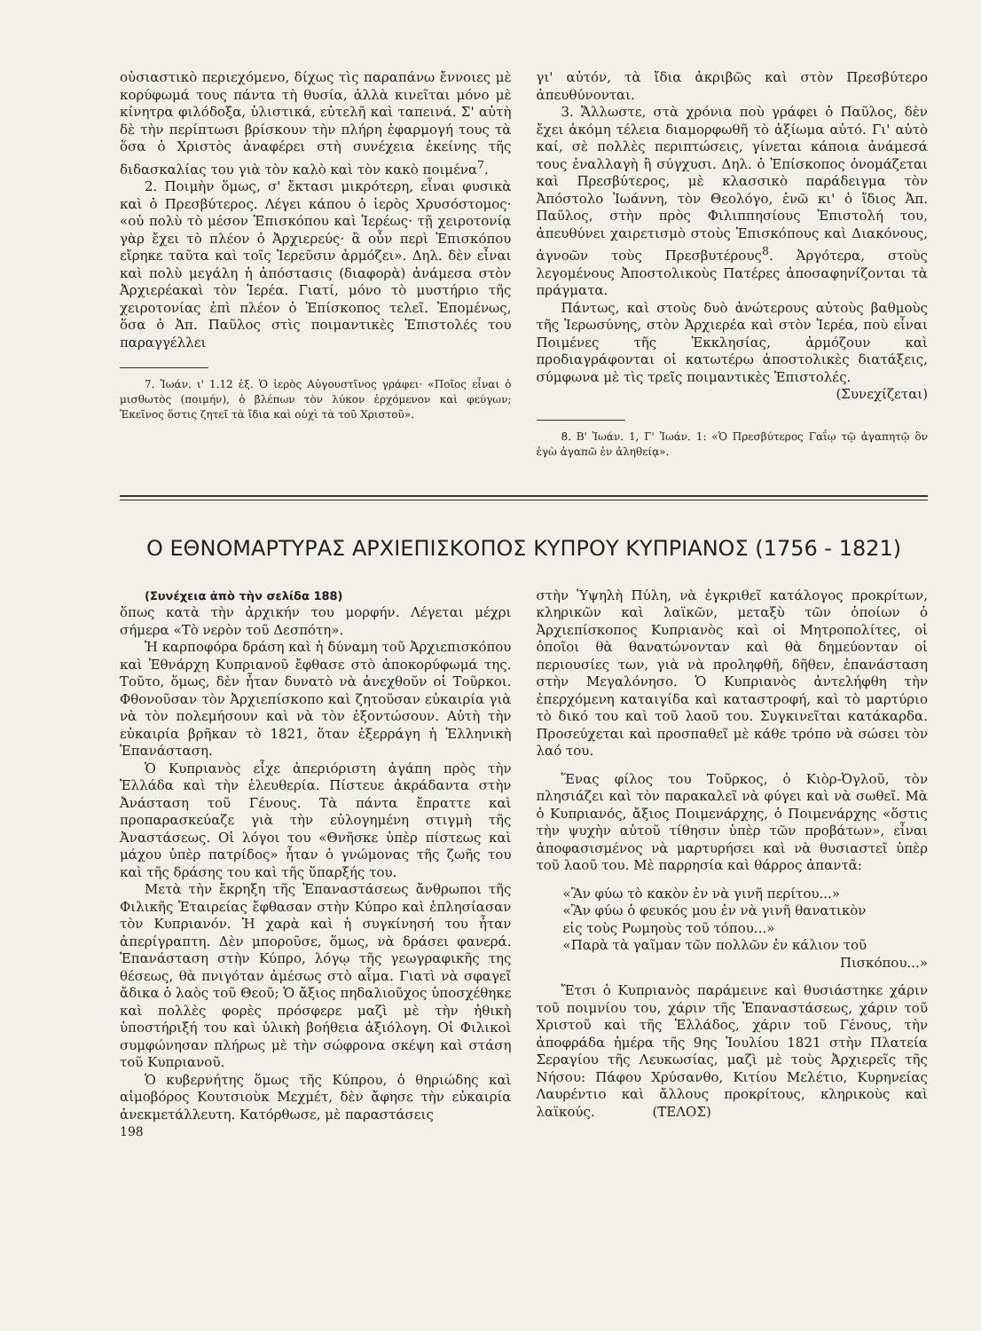οὐσιαστικὸ περιεχόμενο, δίχως τὶς παραπάνω ἔννοιες μὲ κορύφωμά τους πάντα τὴ θυσία, ἀλλὰ κινεῖται μόνο μὲ κίνητρα φιλόδοξα, ὑλιστικά, εὐτελῆ καὶ ταπεινά. Σ' αὐτὴ δὲ τὴν περίπτωσι βρίσκουν τὴν πλήρη ἐφαρμογή τους τὰ ὅσα ὁ Χριστὸς ἀναφέρει στὴ συνέχεια ἐκείνης τῆς διδασκαλίας του γιὰ τὸν καλὸ καὶ τὸν κακὸ ποιμένα<sup>7</sup>.
2. Ποιμὴν ὅμως, σ' ἔκτασι μικρότερη, εἶναι φυσικὰ καὶ ὁ Πρεσβύτερος. Λέγει κάπου ὁ ἱερὸς Χρυσόστομος· «οὐ πολὺ τὸ μέσον Ἐπισκόπου καὶ Ἱερέως· τῇ χειροτονίᾳ γὰρ ἔχει τὸ πλέον ὁ Ἀρχιερεύς· ἃ οὖν περὶ Ἐπισκόπου εἴρηκε ταῦτα καὶ τοῖς Ἱερεῦσιν ἁρμόζει». Δηλ. δὲν εἶναι καὶ πολὺ μεγάλη ἡ ἀπόστασις (διαφορὰ) ἀνάμεσα στὸν Ἀρχιερέακαὶ τὸν Ἱερέα. Γιατί, μόνο τὸ μυστήριο τῆς χειροτονίας ἐπὶ πλέον ὁ Ἐπίσκοπος τελεῖ. Ἑπομένως, ὅσα ὁ Ἀπ. Παῦλος στὶς ποιμαντικὲς Ἐπιστολές του παραγγέλλει
7. Ἰωάν. ι' 1.12 ἑξ. Ὁ ἱερὸς Αὐγουστῖνος γράφει· «Ποῖος εἶναι ὁ μισθωτὸς (ποιμήν), ὁ βλέπων τὸν λύκον ἐρχόμενον καὶ φεύγων; Ἐκεῖνος ὅστις ζητεῖ τὰ ἴδια καὶ οὐχὶ τὰ τοῦ Χριστοῦ».
γι' αὐτόν, τὰ ἴδια ἀκριβῶς καὶ στὸν Πρεσβύτερο ἀπευθύνονται.
3. Ἄλλωστε, στὰ χρόνια ποὺ γράφει ὁ Παῦλος, δὲν ἔχει ἀκόμη τέλεια διαμορφωθῆ τὸ ἀξίωμα αὐτό. Γι' αὐτὸ καί, σὲ πολλὲς περιπτώσεις, γίνεται κάποια ἀνάμεσά τους ἐναλλαγὴ ἢ σύγχυσι. Δηλ. ὁ Ἐπίσκοπος ὀνομάζεται καὶ Πρεσβύτερος, μὲ κλασσικὸ παράδειγμα τὸν Ἀπόστολο Ἰωάννη, τὸν Θεολόγο, ἐνῶ κι' ὁ ἴδιος Ἀπ. Παῦλος, στὴν πρὸς Φιλιππησίους Ἐπιστολή του, ἀπευθύνει χαιρετισμὸ στοὺς Ἐπισκόπους καὶ Διακόνους, ἀγνοῶν τοὺς Πρεσβυτέρους<sup>8</sup>. Ἀργότερα, στοὺς λεγομένους Ἀποστολικοὺς Πατέρες ἀποσαφηνίζονται τὰ πράγματα.
Πάντως, καὶ στοὺς δυὸ ἀνώτερους αὐτοὺς βαθμοὺς τῆς Ἱερωσύνης, στὸν Ἀρχιερέα καὶ στὸν Ἱερέα, ποὺ εἶναι Ποιμένες τῆς Ἐκκλησίας, ἁρμόζουν καὶ προδιαγράφονται οἱ κατωτέρω ἀποστολικὲς διατάξεις, σύμφωνα μὲ τὶς τρεῖς ποιμαντικὲς Ἐπιστολές.
(Συνεχίζεται)
8. Β' Ἰωάν. 1, Γ' Ἰωάν. 1: «Ὁ Πρεσβύτερος Γαΐῳ τῷ ἀγαπητῷ ὃν ἐγὼ ἀγαπῶ ἐν ἀληθείᾳ».
Ο ΕΘΝΟΜΑΡΤΥΡΑΣ ΑΡΧΙΕΠΙΣΚΟΠΟΣ ΚΥΠΡΟΥ ΚΥΠΡΙΑΝΟΣ (1756 - 1821)
(Συνέχεια ἀπὸ τὴν σελίδα 188)
ὅπως κατὰ τὴν ἀρχικήν του μορφήν. Λέγεται μέχρι σήμερα «Τὸ νερὸν τοῦ Δεσπότη».
Ἡ καρποφόρα δράση καὶ ἡ δύναμη τοῦ Ἀρχιεπισκόπου καὶ Ἐθνάρχη Κυπριανοῦ ἔφθασε στὸ ἀποκορύφωμά της. Τοῦτο, ὅμως, δὲν ἦταν δυνατὸ νὰ ἀνεχθοῦν οἱ Τοῦρκοι. Φθονοῦσαν τὸν Ἀρχιεπίσκοπο καὶ ζητοῦσαν εὐκαιρία γιὰ νὰ τὸν πολεμήσουν καὶ νὰ τὸν ἐξοντώσουν. Αὐτὴ τὴν εὐκαιρία βρῆκαν τὸ 1821, ὅταν ἐξερράγη ἡ Ἑλληνικὴ Ἐπανάσταση.
Ὁ Κυπριανὸς εἶχε ἀπεριόριστη ἀγάπη πρὸς τὴν Ἑλλάδα καὶ τὴν ἐλευθερία. Πίστευε ἀκράδαντα στὴν Ἀνάσταση τοῦ Γένους. Τὰ πάντα ἔπραττε καὶ προπαρασκεύαζε γιὰ τὴν εὐλογημένη στιγμὴ τῆς Ἀναστάσεως. Οἱ λόγοι του «Θνῆσκε ὑπὲρ πίστεως καὶ μάχου ὑπὲρ πατρίδος» ἦταν ὁ γνώμονας τῆς ζωῆς του καὶ τῆς δράσης του καὶ τῆς ὕπαρξής του.
Μετὰ τὴν ἔκρηξη τῆς Ἐπαναστάσεως ἄνθρωποι τῆς Φιλικῆς Ἑταιρείας ἔφθασαν στὴν Κύπρο καὶ ἐπλησίασαν τὸν Κυπριανόν. Ἡ χαρὰ καὶ ἡ συγκίνησή του ἦταν ἀπερίγραπτη. Δὲν μποροῦσε, ὅμως, νὰ δράσει φανερά. Ἐπανάσταση στὴν Κύπρο, λόγῳ τῆς γεωγραφικῆς της θέσεως, θὰ πνιγόταν ἀμέσως στὸ αἷμα. Γιατὶ νὰ σφαγεῖ ἄδικα ὁ λαὸς τοῦ Θεοῦ; Ὁ ἄξιος πηδαλιοῦχος ὑποσχέθηκε καὶ πολλὲς φορὲς πρόσφερε μαζὶ μὲ τὴν ἠθικὴ ὑποστήριξή του καὶ ὑλικὴ βοήθεια ἀξιόλογη. Οἱ Φιλικοὶ συμφώνησαν πλήρως μὲ τὴν σώφρονα σκέψη καὶ στάση τοῦ Κυπριανοῦ.
Ὁ κυβερνήτης ὅμως τῆς Κύπρου, ὁ θηριώδης καὶ αἱμοβόρος Κουτσιοὺκ Μεχμέτ, δὲν ἄφησε τὴν εὐκαιρία ἀνεκμετάλλευτη. Κατόρθωσε, μὲ παραστάσεις
198
στὴν Ὑψηλὴ Πύλη, νὰ ἐγκριθεῖ κατάλογος προκρίτων, κληρικῶν καὶ λαϊκῶν, μεταξὺ τῶν ὁποίων ὁ Ἀρχιεπίσκοπος Κυπριανὸς καὶ οἱ Μητροπολίτες, οἱ ὁποῖοι θὰ θανατώνονταν καὶ θὰ δημεύονταν οἱ περιουσίες των, γιὰ νὰ προληφθῆ, δῆθεν, ἐπανάσταση στὴν Μεγαλόνησο. Ὁ Κυπριανὸς ἀντελήφθη τὴν ἐπερχόμενη καταιγίδα καὶ καταστροφή, καὶ τὸ μαρτύριο τὸ δικό του καὶ τοῦ λαοῦ του. Συγκινεῖται κατάκαρδα. Προσεύχεται καὶ προσπαθεῖ μὲ κάθε τρόπο νὰ σώσει τὸν λαό του.
Ἕνας φίλος του Τοῦρκος, ὁ Κιὸρ-Ὀγλοῦ, τὸν πλησιάζει καὶ τὸν παρακαλεῖ νὰ φύγει καὶ νὰ σωθεῖ. Μὰ ὁ Κυπριανός, ἄξιος Ποιμενάρχης, ὁ Ποιμενάρχης «ὅστις τὴν ψυχὴν αὐτοῦ τίθησιν ὑπὲρ τῶν προβάτων», εἶναι ἀποφασισμένος νὰ μαρτυρήσει καὶ νὰ θυσιαστεῖ ὑπὲρ τοῦ λαοῦ του. Μὲ παρρησία καὶ θάρρος ἀπαντᾶ:
«Ἂν φύω τὸ κακὸν ἐν νὰ γινῆ περίτου...»
«Ἂν φύω ὁ φευκός μου ἐν νὰ γινῆ θανατικὸν
εἰς τοὺς Ρωμηοὺς τοῦ τόπου...»
«Παρὰ τὰ γαῖμαν τῶν πολλῶν ἐν κάλιον τοῦ
Πισκόπου...»
Ἔτσι ὁ Κυπριανὸς παράμεινε καὶ θυσιάστηκε χάριν τοῦ ποιμνίου του, χάριν τῆς Ἐπαναστάσεως, χάριν τοῦ Χριστοῦ καὶ τῆς Ἑλλάδος, χάριν τοῦ Γένους, τὴν ἀποφράδα ἡμέρα τῆς 9ης Ἰουλίου 1821 στὴν Πλατεία Σεραγίου τῆς Λευκωσίας, μαζὶ μὲ τοὺς Ἀρχιερεῖς τῆς Νήσου: Πάφου Χρύσανθο, Κιτίου Μελέτιο, Κυρηνείας Λαυρέντιο καὶ ἄλλους προκρίτους, κληρικοὺς καὶ λαϊκούς. (ΤΕΛΟΣ)